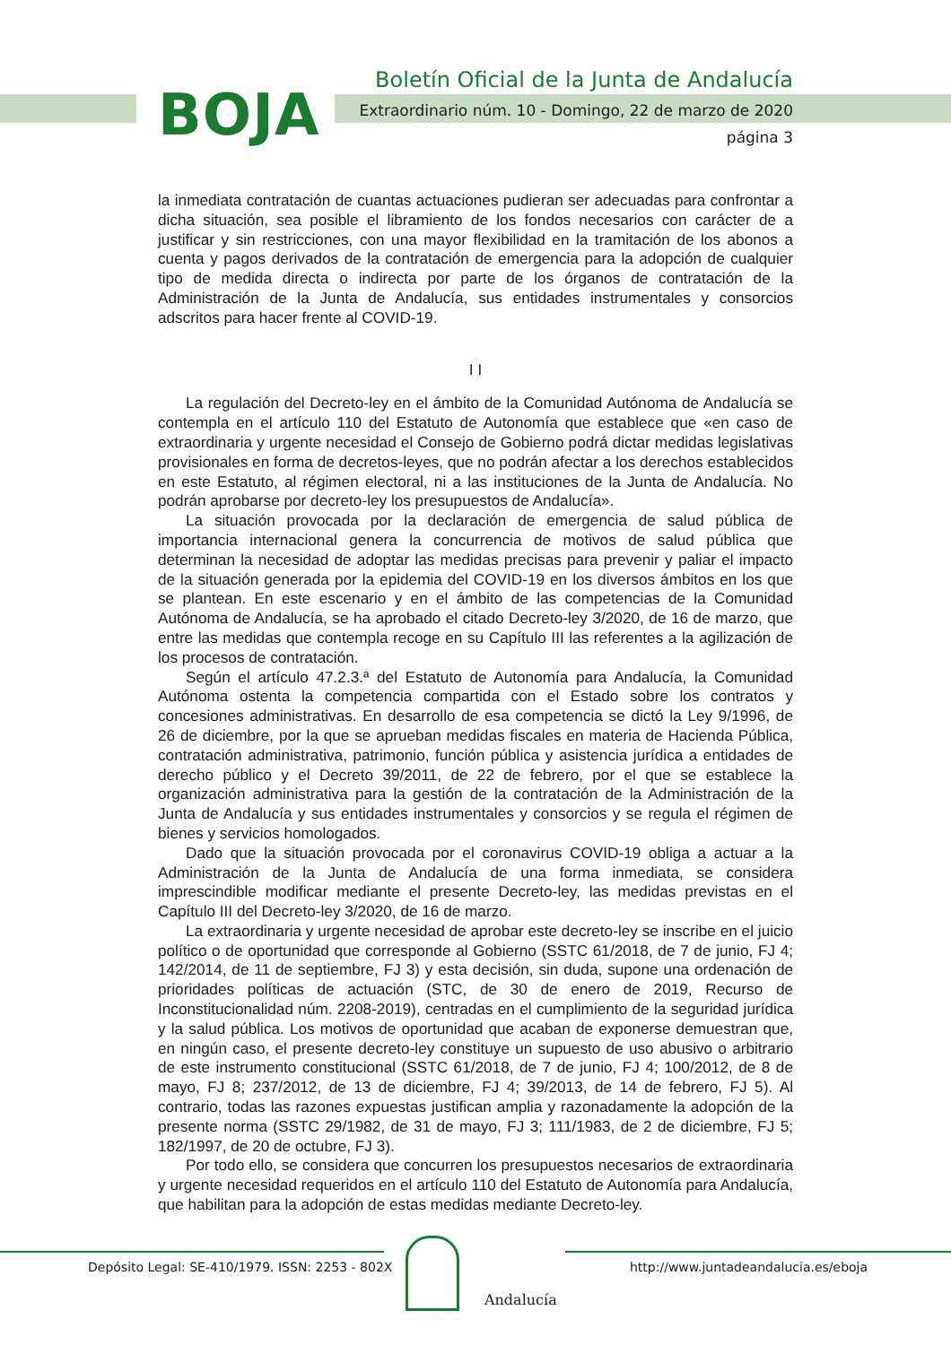BOJA
Boletín Oficial de la Junta de Andalucía
Extraordinario núm. 10 - Domingo, 22 de marzo de 2020
página 3
la inmediata contratación de cuantas actuaciones pudieran ser adecuadas para confrontar a dicha situación, sea posible el libramiento de los fondos necesarios con carácter de a justificar y sin restricciones, con una mayor flexibilidad en la tramitación de los abonos a cuenta y pagos derivados de la contratación de emergencia para la adopción de cualquier tipo de medida directa o indirecta por parte de los órganos de contratación de la Administración de la Junta de Andalucía, sus entidades instrumentales y consorcios adscritos para hacer frente al COVID-19.
I I
La regulación del Decreto-ley en el ámbito de la Comunidad Autónoma de Andalucía se contempla en el artículo 110 del Estatuto de Autonomía que establece que «en caso de extraordinaria y urgente necesidad el Consejo de Gobierno podrá dictar medidas legislativas provisionales en forma de decretos-leyes, que no podrán afectar a los derechos establecidos en este Estatuto, al régimen electoral, ni a las instituciones de la Junta de Andalucía. No podrán aprobarse por decreto-ley los presupuestos de Andalucía».
La situación provocada por la declaración de emergencia de salud pública de importancia internacional genera la concurrencia de motivos de salud pública que determinan la necesidad de adoptar las medidas precisas para prevenir y paliar el impacto de la situación generada por la epidemia del COVID-19 en los diversos ámbitos en los que se plantean. En este escenario y en el ámbito de las competencias de la Comunidad Autónoma de Andalucía, se ha aprobado el citado Decreto-ley 3/2020, de 16 de marzo, que entre las medidas que contempla recoge en su Capítulo III las referentes a la agilización de los procesos de contratación.
Según el artículo 47.2.3.ª del Estatuto de Autonomía para Andalucía, la Comunidad Autónoma ostenta la competencia compartida con el Estado sobre los contratos y concesiones administrativas. En desarrollo de esa competencia se dictó la Ley 9/1996, de 26 de diciembre, por la que se aprueban medidas fiscales en materia de Hacienda Pública, contratación administrativa, patrimonio, función pública y asistencia jurídica a entidades de derecho público y el Decreto 39/2011, de 22 de febrero, por el que se establece la organización administrativa para la gestión de la contratación de la Administración de la Junta de Andalucía y sus entidades instrumentales y consorcios y se regula el régimen de bienes y servicios homologados.
Dado que la situación provocada por el coronavirus COVID-19 obliga a actuar a la Administración de la Junta de Andalucía de una forma inmediata, se considera imprescindible modificar mediante el presente Decreto-ley, las medidas previstas en el Capítulo III del Decreto-ley 3/2020, de 16 de marzo.
La extraordinaria y urgente necesidad de aprobar este decreto-ley se inscribe en el juicio político o de oportunidad que corresponde al Gobierno (SSTC 61/2018, de 7 de junio, FJ 4; 142/2014, de 11 de septiembre, FJ 3) y esta decisión, sin duda, supone una ordenación de prioridades políticas de actuación (STC, de 30 de enero de 2019, Recurso de Inconstitucionalidad núm. 2208-2019), centradas en el cumplimiento de la seguridad jurídica y la salud pública. Los motivos de oportunidad que acaban de exponerse demuestran que, en ningún caso, el presente decreto-ley constituye un supuesto de uso abusivo o arbitrario de este instrumento constitucional (SSTC 61/2018, de 7 de junio, FJ 4; 100/2012, de 8 de mayo, FJ 8; 237/2012, de 13 de diciembre, FJ 4; 39/2013, de 14 de febrero, FJ 5). Al contrario, todas las razones expuestas justifican amplia y razonadamente la adopción de la presente norma (SSTC 29/1982, de 31 de mayo, FJ 3; 111/1983, de 2 de diciembre, FJ 5; 182/1997, de 20 de octubre, FJ 3).
Por todo ello, se considera que concurren los presupuestos necesarios de extraordinaria y urgente necesidad requeridos en el artículo 110 del Estatuto de Autonomía para Andalucía, que habilitan para la adopción de estas medidas mediante Decreto-ley.
Depósito Legal: SE-410/1979. ISSN: 2253 - 802X
Andalucía
http://www.juntadeandalucia.es/eboja